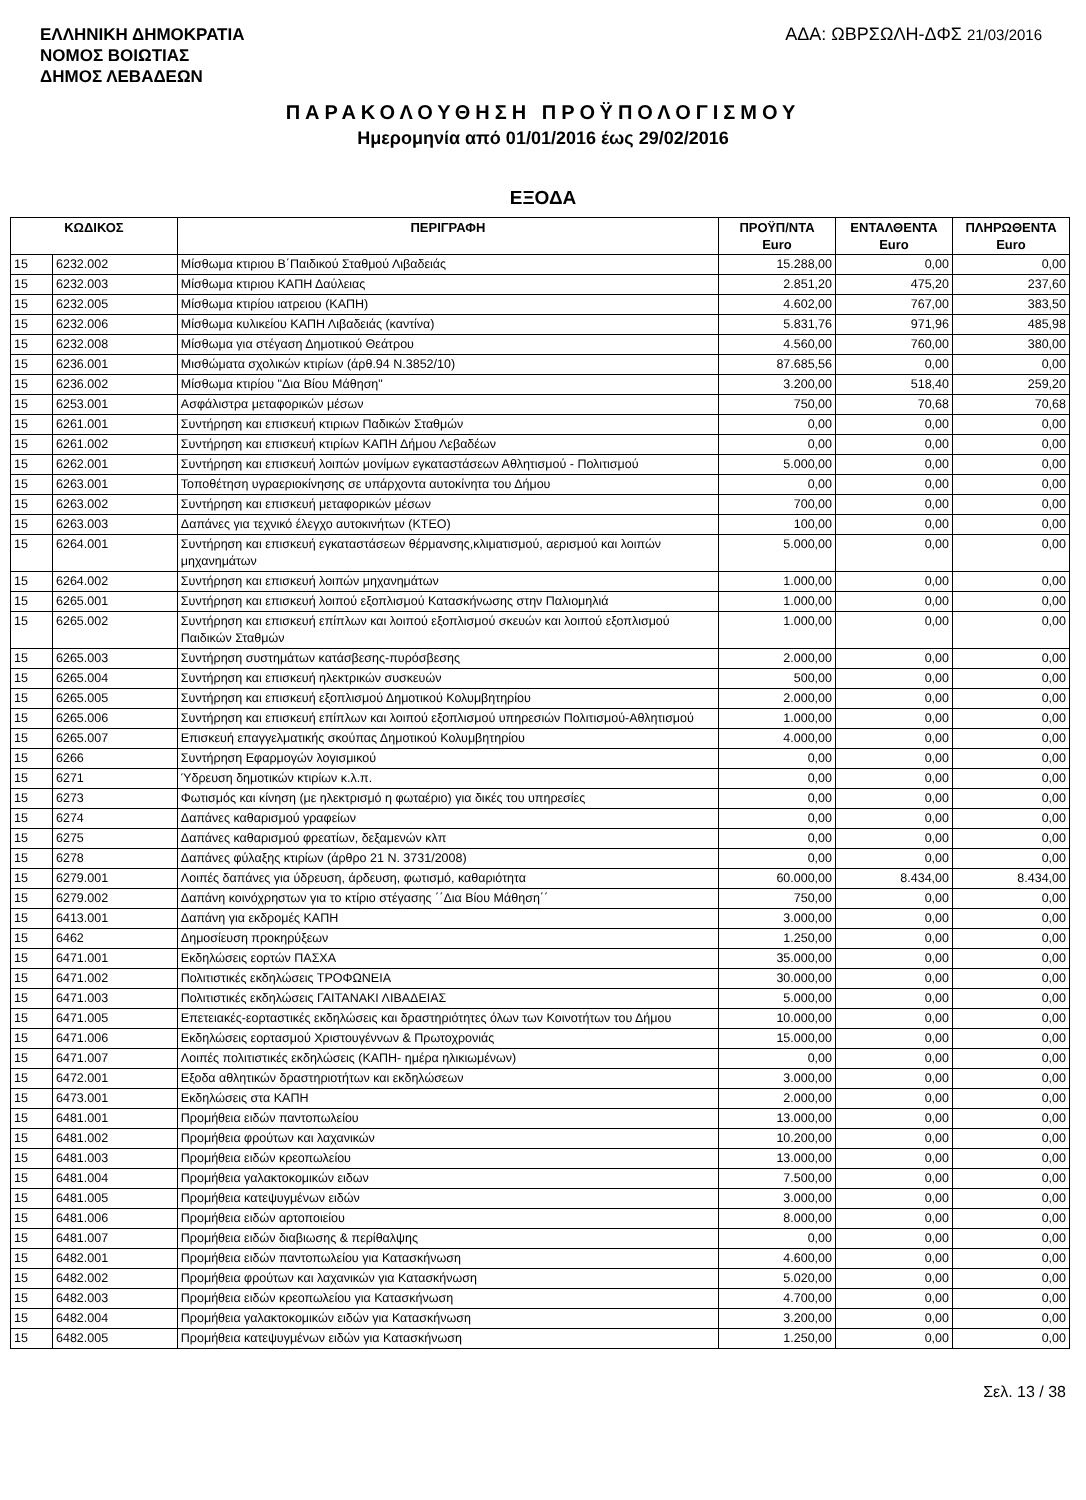ΕΛΛΗΝΙΚΗ ΔΗΜΟΚΡΑΤΙΑ
ΝΟΜΟΣ ΒΟΙΩΤΙΑΣ
ΔΗΜΟΣ ΛΕΒΑΔΕΩΝ
ΑΔΑ: ΩΒΡΣΩΛΗ-ΔΦΣ 21/03/2016
ΠΑΡΑΚΟΛΟΥΘΗΣΗ ΠΡΟΫΠΟΛΟΓΙΣΜΟΥ
Ημερομηνία από 01/01/2016 έως 29/02/2016
ΕΞΟΔΑ
| ΚΩΔΙΚΟΣ | | ΠΕΡΙΓΡΑΦΗ | ΠΡΟΫΠ/ΝΤΑ Euro | ΕΝΤΑΛΘΕΝΤΑ Euro | ΠΛΗΡΩΘΕΝΤΑ Euro |
| --- | --- | --- | --- | --- | --- |
| 15 | 6232.002 | Μίσθωμα κτιριου Β΄Παιδικού Σταθμού Λιβαδειάς | 15.288,00 | 0,00 | 0,00 |
| 15 | 6232.003 | Μίσθωμα κτιριου ΚΑΠΗ Δαύλειας | 2.851,20 | 475,20 | 237,60 |
| 15 | 6232.005 | Μίσθωμα κτιρίου ιατρειου (ΚΑΠΗ) | 4.602,00 | 767,00 | 383,50 |
| 15 | 6232.006 | Μίσθωμα κυλικείου ΚΑΠΗ Λιβαδειάς (καντίνα) | 5.831,76 | 971,96 | 485,98 |
| 15 | 6232.008 | Μίσθωμα για στέγαση Δημοτικού Θεάτρου | 4.560,00 | 760,00 | 380,00 |
| 15 | 6236.001 | Μισθώματα σχολικών κτιρίων (άρθ.94 Ν.3852/10) | 87.685,56 | 0,00 | 0,00 |
| 15 | 6236.002 | Μίσθωμα κτιρίου "Δια Βίου Μάθηση" | 3.200,00 | 518,40 | 259,20 |
| 15 | 6253.001 | Ασφάλιστρα μεταφορικών μέσων | 750,00 | 70,68 | 70,68 |
| 15 | 6261.001 | Συντήρηση και επισκευή κτιριων Παδικών Σταθμών | 0,00 | 0,00 | 0,00 |
| 15 | 6261.002 | Συντήρηση και επισκευή κτιρίων ΚΑΠΗ Δήμου Λεβαδέων | 0,00 | 0,00 | 0,00 |
| 15 | 6262.001 | Συντήρηση και επισκευή λοιπών μονίμων εγκαταστάσεων Αθλητισμού - Πολιτισμού | 5.000,00 | 0,00 | 0,00 |
| 15 | 6263.001 | Τοποθέτηση υγραεριοκίνησης σε υπάρχοντα αυτοκίνητα του Δήμου | 0,00 | 0,00 | 0,00 |
| 15 | 6263.002 | Συντήρηση και επισκευή μεταφορικών μέσων | 700,00 | 0,00 | 0,00 |
| 15 | 6263.003 | Δαπάνες για τεχνικό έλεγχο αυτοκινήτων (ΚΤΕΟ) | 100,00 | 0,00 | 0,00 |
| 15 | 6264.001 | Συντήρηση και επισκευή εγκαταστάσεων θέρμανσης,κλιματισμού, αερισμού και λοιπών μηχανημάτων | 5.000,00 | 0,00 | 0,00 |
| 15 | 6264.002 | Συντήρηση και επισκευή λοιπών μηχανημάτων | 1.000,00 | 0,00 | 0,00 |
| 15 | 6265.001 | Συντήρηση και επισκευή λοιπού εξοπλισμού Κατασκήνωσης στην Παλιομηλιά | 1.000,00 | 0,00 | 0,00 |
| 15 | 6265.002 | Συντήρηση και επισκευή επίπλων και λοιπού εξοπλισμού σκευών και λοιπού εξοπλισμού Παιδικών Σταθμών | 1.000,00 | 0,00 | 0,00 |
| 15 | 6265.003 | Συντήρηση συστημάτων κατάσβεσης-πυρόσβεσης | 2.000,00 | 0,00 | 0,00 |
| 15 | 6265.004 | Συντήρηση και επισκευή ηλεκτρικών συσκευών | 500,00 | 0,00 | 0,00 |
| 15 | 6265.005 | Συντήρηση και επισκευή εξοπλισμού Δημοτικού Κολυμβητηρίου | 2.000,00 | 0,00 | 0,00 |
| 15 | 6265.006 | Συντήρηση και επισκευή επίπλων και λοιπού εξοπλισμού υπηρεσιών Πολιτισμού-Αθλητισμού | 1.000,00 | 0,00 | 0,00 |
| 15 | 6265.007 | Επισκευή επαγγελματικής σκούπας Δημοτικού Κολυμβητηρίου | 4.000,00 | 0,00 | 0,00 |
| 15 | 6266 | Συντήρηση Εφαρμογών λογισμικού | 0,00 | 0,00 | 0,00 |
| 15 | 6271 | Ύδρευση δημοτικών κτιρίων κ.λ.π. | 0,00 | 0,00 | 0,00 |
| 15 | 6273 | Φωτισμός και κίνηση (με ηλεκτρισμό η φωταέριο) για δικές του υπηρεσίες | 0,00 | 0,00 | 0,00 |
| 15 | 6274 | Δαπάνες καθαρισμού γραφείων | 0,00 | 0,00 | 0,00 |
| 15 | 6275 | Δαπάνες καθαρισμού φρεατίων, δεξαμενών κλπ | 0,00 | 0,00 | 0,00 |
| 15 | 6278 | Δαπάνες φύλαξης κτιρίων (άρθρο 21 Ν. 3731/2008) | 0,00 | 0,00 | 0,00 |
| 15 | 6279.001 | Λοιπές δαπάνες για ύδρευση, άρδευση, φωτισμό, καθαριότητα | 60.000,00 | 8.434,00 | 8.434,00 |
| 15 | 6279.002 | Δαπάνη κοινόχρηστων για το κτίριο στέγασης ΄΄Δια Βίου Μάθηση΄΄ | 750,00 | 0,00 | 0,00 |
| 15 | 6413.001 | Δαπάνη για εκδρομές ΚΑΠΗ | 3.000,00 | 0,00 | 0,00 |
| 15 | 6462 | Δημοσίευση προκηρύξεων | 1.250,00 | 0,00 | 0,00 |
| 15 | 6471.001 | Εκδηλώσεις εορτών ΠΑΣΧΑ | 35.000,00 | 0,00 | 0,00 |
| 15 | 6471.002 | Πολιτιστικές εκδηλώσεις ΤΡΟΦΩΝΕΙΑ | 30.000,00 | 0,00 | 0,00 |
| 15 | 6471.003 | Πολιτιστικές εκδηλώσεις ΓΑΙΤΑΝΑΚΙ ΛΙΒΑΔΕΙΑΣ | 5.000,00 | 0,00 | 0,00 |
| 15 | 6471.005 | Επετειακές-εορταστικές εκδηλώσεις και δραστηριότητες όλων των Κοινοτήτων του Δήμου | 10.000,00 | 0,00 | 0,00 |
| 15 | 6471.006 | Εκδηλώσεις εορτασμού Χριστουγέννων & Πρωτοχρονιάς | 15.000,00 | 0,00 | 0,00 |
| 15 | 6471.007 | Λοιπές πολιτιστικές εκδηλώσεις (ΚΑΠΗ- ημέρα ηλικιωμένων) | 0,00 | 0,00 | 0,00 |
| 15 | 6472.001 | Εξοδα αθλητικών δραστηριοτήτων και εκδηλώσεων | 3.000,00 | 0,00 | 0,00 |
| 15 | 6473.001 | Εκδηλώσεις στα ΚΑΠΗ | 2.000,00 | 0,00 | 0,00 |
| 15 | 6481.001 | Προμήθεια ειδών παντοπωλείου | 13.000,00 | 0,00 | 0,00 |
| 15 | 6481.002 | Προμήθεια φρούτων και λαχανικών | 10.200,00 | 0,00 | 0,00 |
| 15 | 6481.003 | Προμήθεια ειδών κρεοπωλείου | 13.000,00 | 0,00 | 0,00 |
| 15 | 6481.004 | Προμήθεια γαλακτοκομικών ειδων | 7.500,00 | 0,00 | 0,00 |
| 15 | 6481.005 | Προμήθεια κατεψυγμένων ειδών | 3.000,00 | 0,00 | 0,00 |
| 15 | 6481.006 | Προμήθεια ειδών αρτοποιείου | 8.000,00 | 0,00 | 0,00 |
| 15 | 6481.007 | Προμήθεια ειδών διαβιωσης & περίθαλψης | 0,00 | 0,00 | 0,00 |
| 15 | 6482.001 | Προμήθεια ειδών παντοπωλείου για Κατασκήνωση | 4.600,00 | 0,00 | 0,00 |
| 15 | 6482.002 | Προμήθεια φρούτων και λαχανικών για Κατασκήνωση | 5.020,00 | 0,00 | 0,00 |
| 15 | 6482.003 | Προμήθεια ειδών κρεοπωλείου για Κατασκήνωση | 4.700,00 | 0,00 | 0,00 |
| 15 | 6482.004 | Προμήθεια γαλακτοκομικών ειδών για Κατασκήνωση | 3.200,00 | 0,00 | 0,00 |
| 15 | 6482.005 | Προμήθεια κατεψυγμένων ειδών για Κατασκήνωση | 1.250,00 | 0,00 | 0,00 |
Σελ. 13 / 38